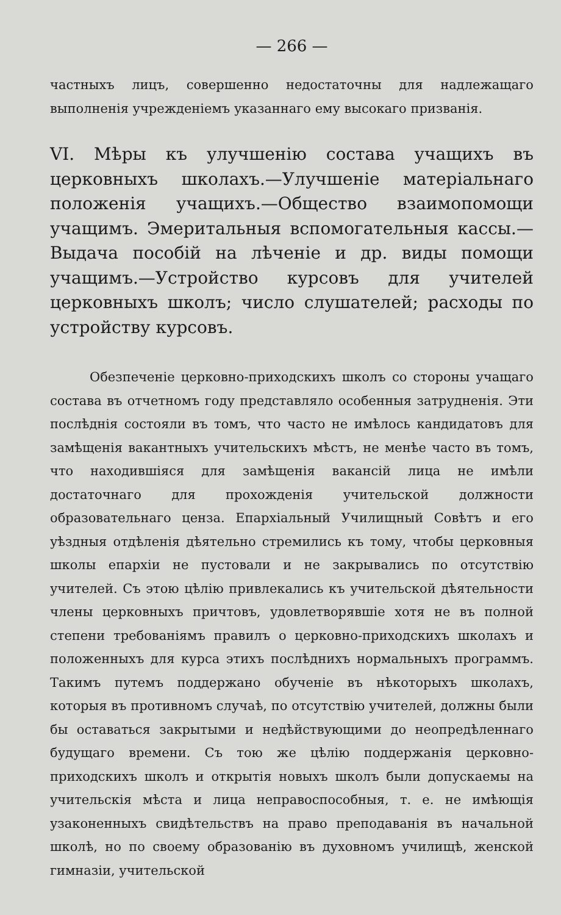— 266 —
частныхъ лицъ, совершенно недостаточны для надлежащаго выполненія учрежденіемъ указаннаго ему высокаго призванія.
VI. Мѣры къ улучшенію состава учащихъ въ церковныхъ школахъ.—Улучшеніе матеріальнаго положенія учащихъ.—Общество взаимопомощи учащимъ. Эмеритальныя вспомогательныя кассы.—Выдача пособій на лѣченіе и др. виды помощи учащимъ.—Устройство курсовъ для учителей церковныхъ школъ; число слушателей; расходы по устройству курсовъ.
Обезпеченіе церковно-приходскихъ школъ со стороны учащаго состава въ отчетномъ году представляло особенныя затрудненія. Эти послѣднія состояли въ томъ, что часто не имѣлось кандидатовъ для замѣщенія вакантныхъ учительскихъ мѣстъ, не менѣе часто въ томъ, что находившіяся для замѣщенія вакансій лица не имѣли достаточнаго для прохожденія учительской должности образовательнаго ценза. Епархіальный Училищный Совѣтъ и его уѣздныя отдѣленія дѣятельно стремились къ тому, чтобы церковныя школы епархіи не пустовали и не закрывались по отсутствію учителей. Съ этою цѣлію привлекались къ учительской дѣятельности члены церковныхъ причтовъ, удовлетворявшіе хотя не въ полной степени требованіямъ правилъ о церковно-приходскихъ школахъ и положенныхъ для курса этихъ послѣднихъ нормальныхъ программъ. Такимъ путемъ поддержано обученіе въ нѣкоторыхъ школахъ, которыя въ противномъ случаѣ, по отсутствію учителей, должны были бы оставаться закрытыми и недѣйствующими до неопредѣленнаго будущаго времени. Съ тою же цѣлію поддержанія церковно-приходскихъ школъ и открытія новыхъ школъ были допускаемы на учительскія мѣста и лица неправоспособныя, т. е. не имѣющія узаконенныхъ свидѣтельствъ на право преподаванія въ начальной школѣ, но по своему образованію въ духовномъ училищѣ, женской гимназіи, учительской